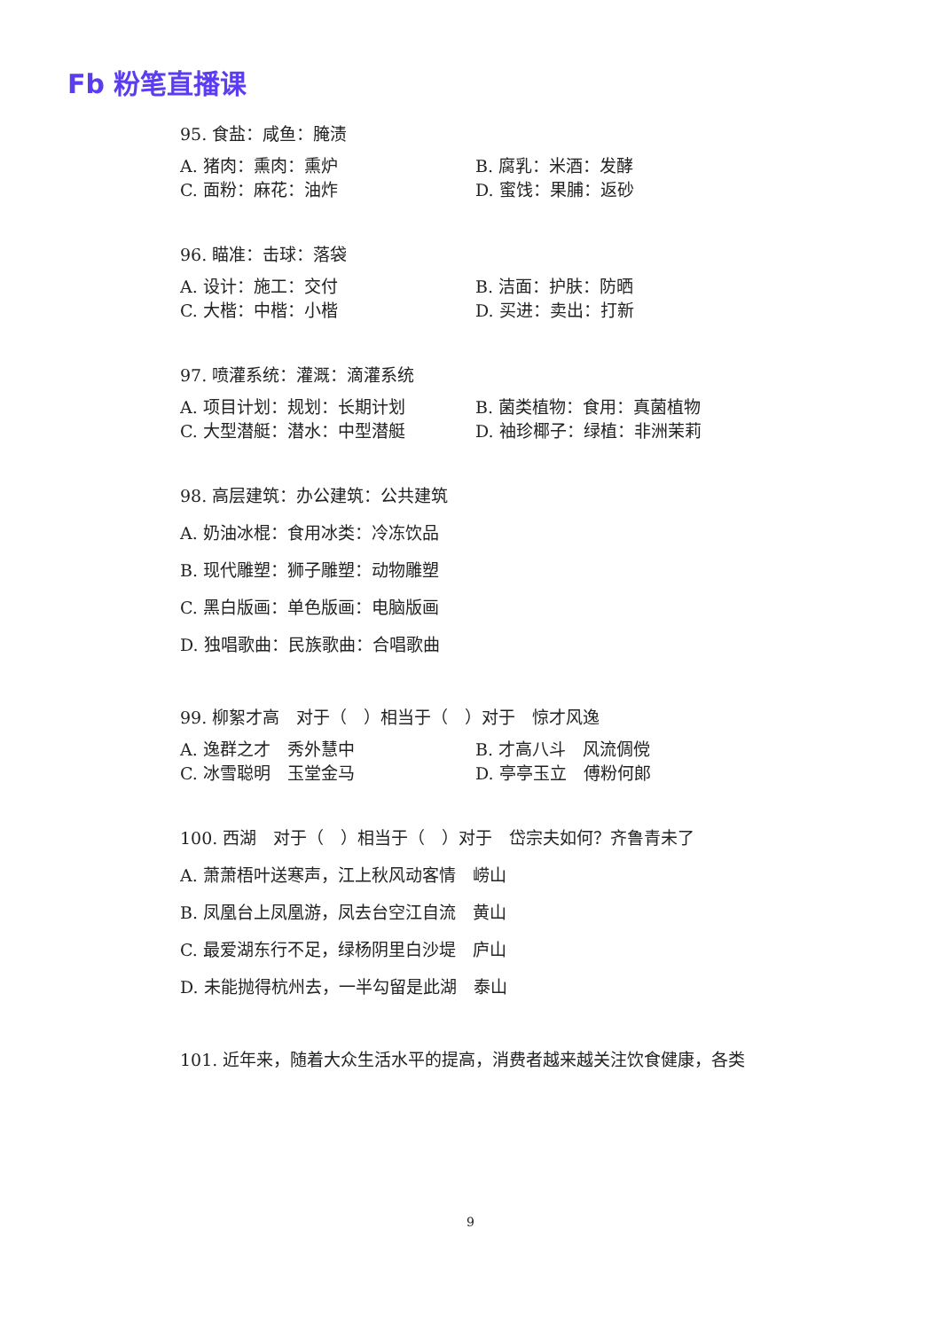Fb 粉笔直播课
95. 食盐：咸鱼：腌渍
A. 猪肉：熏肉：熏炉 B. 腐乳：米酒：发酵
C. 面粉：麻花：油炸 D. 蜜饯：果脯：返砂
96. 瞄准：击球：落袋
A. 设计：施工：交付 B. 洁面：护肤：防晒
C. 大楷：中楷：小楷 D. 买进：卖出：打新
97. 喷灌系统：灌溉：滴灌系统
A. 项目计划：规划：长期计划 B. 菌类植物：食用：真菌植物
C. 大型潜艇：潜水：中型潜艇 D. 袖珍椰子：绿植：非洲茉莉
98. 高层建筑：办公建筑：公共建筑
A. 奶油冰棍：食用冰类：冷冻饮品
B. 现代雕塑：狮子雕塑：动物雕塑
C. 黑白版画：单色版画：电脑版画
D. 独唱歌曲：民族歌曲：合唱歌曲
99. 柳絮才高　对于（　）相当于（　）对于　惊才风逸
A. 逸群之才　秀外慧中 B. 才高八斗　风流倜傥
C. 冰雪聪明　玉堂金马 D. 亭亭玉立　傅粉何郎
100. 西湖　对于（　）相当于（　）对于　岱宗夫如何？齐鲁青未了
A. 萧萧梧叶送寒声，江上秋风动客情　崂山
B. 凤凰台上凤凰游，凤去台空江自流　黄山
C. 最爱湖东行不足，绿杨阴里白沙堤　庐山
D. 未能抛得杭州去，一半勾留是此湖　泰山
101. 近年来，随着大众生活水平的提高，消费者越来越关注饮食健康，各类
9